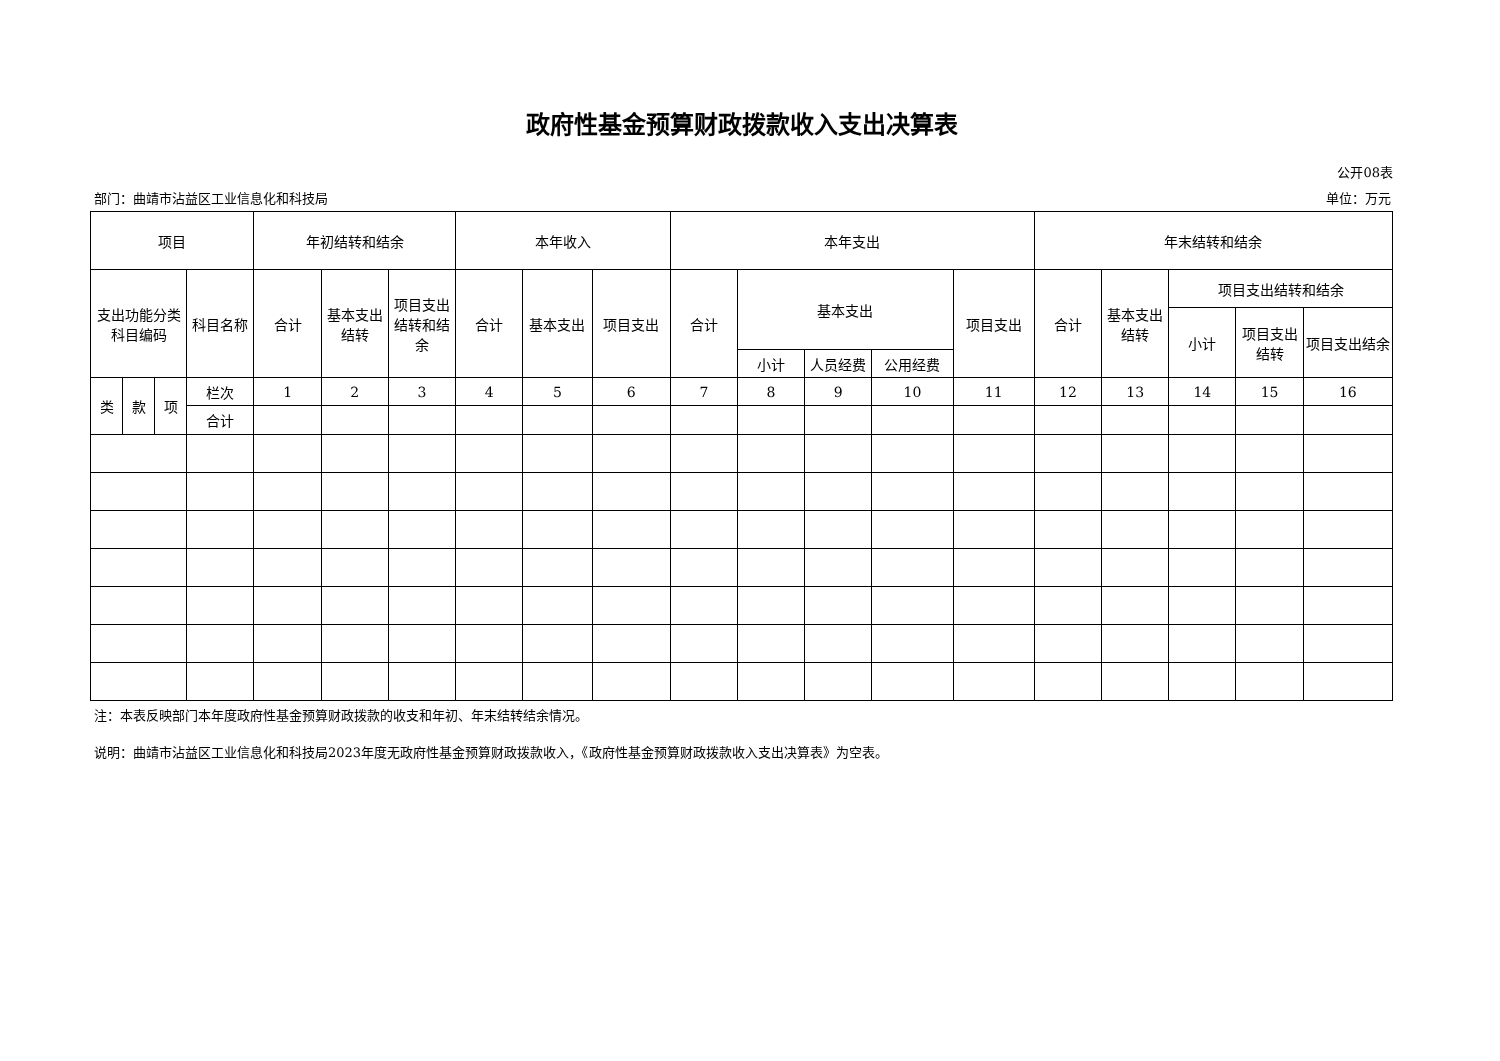政府性基金预算财政拨款收入支出决算表
公开08表
部门：曲靖市沾益区工业信息化和科技局 单位：万元
| 项目 | | | | 年初结转和结余 | | | 本年收入 | | | 本年支出 | | | | | 年末结转和结余 | | | | |
| --- | --- | --- | --- | --- | --- | --- | --- | --- | --- | --- | --- | --- | --- | --- | --- | --- | --- | --- | --- |
| 支出功能分类科目编码 | | | 科目名称 | 合计 | 基本支出结转 | 项目支出结转和结余 | 合计 | 基本支出 | 项目支出 | 合计 | 基本支出 | | | 项目支出 | 合计 | 基本支出结转 | 项目支出结转和结余 | | |
| | | | | | | | | | | | | | | | | | 小计 | 项目支出结转 | 项目支出结余 |
| | | | | | | | | | | | 小计 | 人员经费 | 公用经费 | | | | | | |
| 类 | 款 | 项 | 栏次 | 1 | 2 | 3 | 4 | 5 | 6 | 7 | 8 | 9 | 10 | 11 | 12 | 13 | 14 | 15 | 16 |
| | | | 合计 | | | | | | | | | | | | | | | | |
注：本表反映部门本年度政府性基金预算财政拨款的收支和年初、年末结转结余情况。
说明：曲靖市沾益区工业信息化和科技局2023年度无政府性基金预算财政拨款收入，《政府性基金预算财政拨款收入支出决算表》为空表。